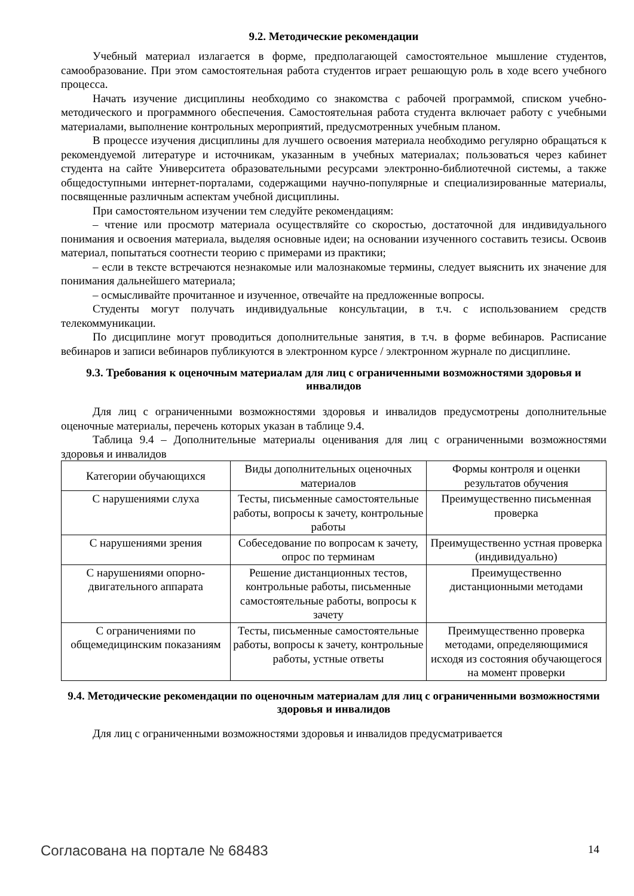9.2. Методические рекомендации
Учебный материал излагается в форме, предполагающей самостоятельное мышление студентов, самообразование. При этом самостоятельная работа студентов играет решающую роль в ходе всего учебного процесса.
Начать изучение дисциплины необходимо со знакомства с рабочей программой, списком учебно-методического и программного обеспечения. Самостоятельная работа студента включает работу с учебными материалами, выполнение контрольных мероприятий, предусмотренных учебным планом.
В процессе изучения дисциплины для лучшего освоения материала необходимо регулярно обращаться к рекомендуемой литературе и источникам, указанным в учебных материалах; пользоваться через кабинет студента на сайте Университета образовательными ресурсами электронно-библиотечной системы, а также общедоступными интернет-порталами, содержащими научно-популярные и специализированные материалы, посвященные различным аспектам учебной дисциплины.
При самостоятельном изучении тем следуйте рекомендациям:
– чтение или просмотр материала осуществляйте со скоростью, достаточной для индивидуального понимания и освоения материала, выделяя основные идеи; на основании изученного составить тезисы. Освоив материал, попытаться соотнести теорию с примерами из практики;
– если в тексте встречаются незнакомые или малознакомые термины, следует выяснить их значение для понимания дальнейшего материала;
– осмысливайте прочитанное и изученное, отвечайте на предложенные вопросы.
Студенты могут получать индивидуальные консультации, в т.ч. с использованием средств телекоммуникации.
По дисциплине могут проводиться дополнительные занятия, в т.ч. в форме вебинаров. Расписание вебинаров и записи вебинаров публикуются в электронном курсе / электронном журнале по дисциплине.
9.3. Требования к оценочным материалам для лиц с ограниченными возможностями здоровья и инвалидов
Для лиц с ограниченными возможностями здоровья и инвалидов предусмотрены дополнительные оценочные материалы, перечень которых указан в таблице 9.4.
Таблица 9.4 – Дополнительные материалы оценивания для лиц с ограниченными возможностями здоровья и инвалидов
| Категории обучающихся | Виды дополнительных оценочных материалов | Формы контроля и оценки результатов обучения |
| С нарушениями слуха | Тесты, письменные самостоятельные работы, вопросы к зачету, контрольные работы | Преимущественно письменная проверка |
| С нарушениями зрения | Собеседование по вопросам к зачету, опрос по терминам | Преимущественно устная проверка (индивидуально) |
| С нарушениями опорно-двигательного аппарата | Решение дистанционных тестов, контрольные работы, письменные самостоятельные работы, вопросы к зачету | Преимущественно дистанционными методами |
| С ограничениями по общемедицинским показаниям | Тесты, письменные самостоятельные работы, вопросы к зачету, контрольные работы, устные ответы | Преимущественно проверка методами, определяющимися исходя из состояния обучающегося на момент проверки |
9.4. Методические рекомендации по оценочным материалам для лиц с ограниченными возможностями здоровья и инвалидов
Для лиц с ограниченными возможностями здоровья и инвалидов предусматривается
Согласована на портале № 68483 14